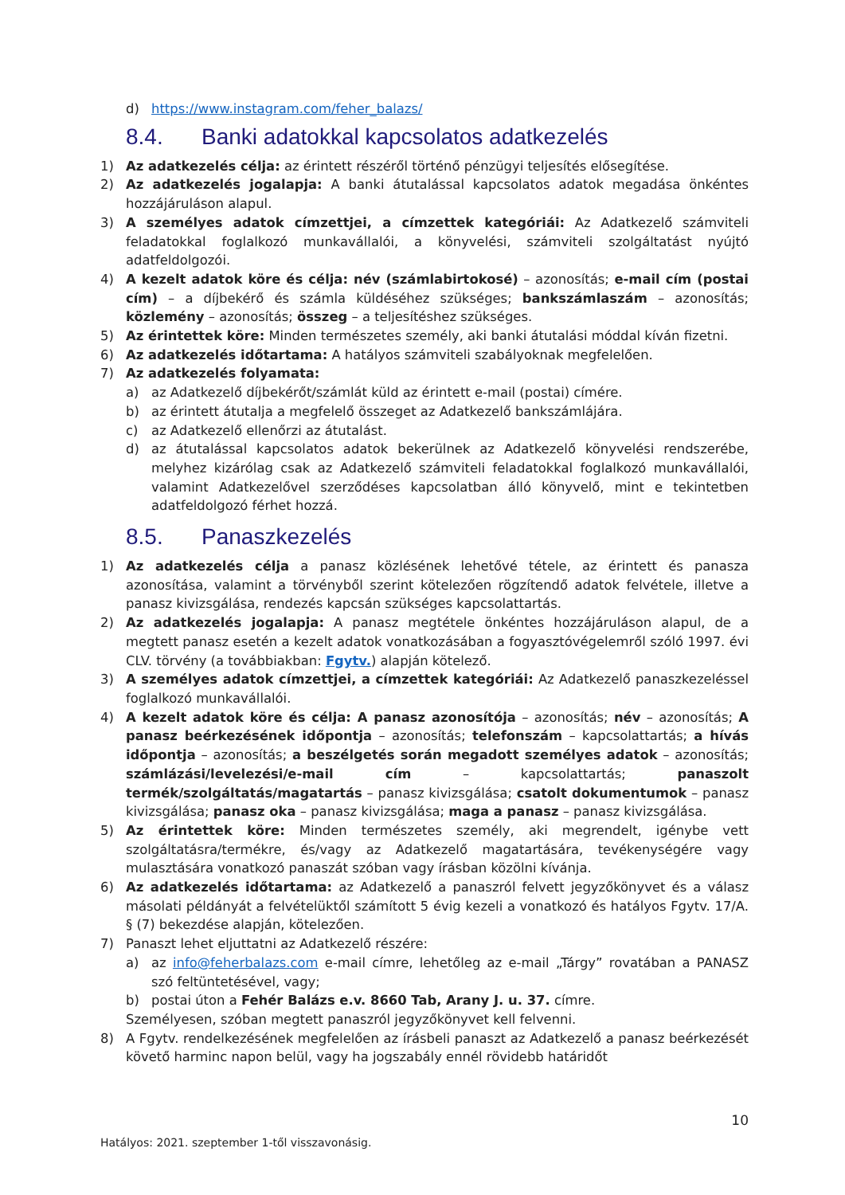d) https://www.instagram.com/feher_balazs/
8.4. Banki adatokkal kapcsolatos adatkezelés
1) Az adatkezelés célja: az érintett részéről történő pénzügyi teljesítés elősegítése.
2) Az adatkezelés jogalapja: A banki átutalással kapcsolatos adatok megadása önkéntes hozzájáruláson alapul.
3) A személyes adatok címzettjei, a címzettek kategóriái: Az Adatkezelő számviteli feladatokkal foglalkozó munkavállalói, a könyvelési, számviteli szolgáltatást nyújtó adatfeldolgozói.
4) A kezelt adatok köre és célja: név (számlabirtokosé) – azonosítás; e-mail cím (postai cím) – a díjbekérő és számla küldéséhez szükséges; bankszámlaszám – azonosítás; közlemény – azonosítás; összeg – a teljesítéshez szükséges.
5) Az érintettek köre: Minden természetes személy, aki banki átutalási móddal kíván fizetni.
6) Az adatkezelés időtartama: A hatályos számviteli szabályoknak megfelelően.
7) Az adatkezelés folyamata:
a) az Adatkezelő díjbekérőt/számlát küld az érintett e-mail (postai) címére.
b) az érintett átutalja a megfelelő összeget az Adatkezelő bankszámlájára.
c) az Adatkezelő ellenőrzi az átutalást.
d) az átutalással kapcsolatos adatok bekerülnek az Adatkezelő könyvelési rendszerébe, melyhez kizárólag csak az Adatkezelő számviteli feladatokkal foglalkozó munkavállalói, valamint Adatkezelővel szerződéses kapcsolatban álló könyvelő, mint e tekintetben adatfeldolgozó férhet hozzá.
8.5. Panaszkezelés
1) Az adatkezelés célja a panasz közlésének lehetővé tétele, az érintett és panasza azonosítása, valamint a törvényből szerint kötelezően rögzítendő adatok felvétele, illetve a panasz kivizsgálása, rendezés kapcsán szükséges kapcsolattartás.
2) Az adatkezelés jogalapja: A panasz megtétele önkéntes hozzájáruláson alapul, de a megtett panasz esetén a kezelt adatok vonatkozásában a fogyasztóvégelemről szóló 1997. évi CLV. törvény (a továbbiakban: Fgytv.) alapján kötelező.
3) A személyes adatok címzettjei, a címzettek kategóriái: Az Adatkezelő panaszkezeléssel foglalkozó munkavállalói.
4) A kezelt adatok köre és célja: A panasz azonosítója – azonosítás; név – azonosítás; A panasz beérkezésének időpontja – azonosítás; telefonszám – kapcsolattartás; a hívás időpontja – azonosítás; a beszélgetés során megadott személyes adatok – azonosítás; számlázási/levelezési/e-mail cím – kapcsolattartás; panaszolt termék/szolgáltatás/magatartás – panasz kivizsgálása; csatolt dokumentumok – panasz kivizsgálása; panasz oka – panasz kivizsgálása; maga a panasz – panasz kivizsgálása.
5) Az érintettek köre: Minden természetes személy, aki megrendelt, igénybe vett szolgáltatásra/termékre, és/vagy az Adatkezelő magatartására, tevékenységére vagy mulasztására vonatkozó panaszát szóban vagy írásban közölni kívánja.
6) Az adatkezelés időtartama: az Adatkezelő a panaszról felvett jegyzőkönyvet és a válasz másolati példányát a felvételüktől számított 5 évig kezeli a vonatkozó és hatályos Fgytv. 17/A. § (7) bekezdése alapján, kötelezően.
7) Panaszt lehet eljuttatni az Adatkezelő részére:
a) az info@feherbalazs.com e-mail címre, lehetőleg az e-mail „Tárgy” rovatában a PANASZ szó feltüntetésével, vagy;
b) postai úton a Fehér Balázs e.v. 8660 Tab, Arany J. u. 37. címre.
Személyesen, szóban megtett panaszról jegyzőkönyvet kell felvenni.
8) A Fgytv. rendelkezésének megfelelően az írásbeli panaszt az Adatkezelő a panasz beérkezését követő harminc napon belül, vagy ha jogszabály ennél rövidebb határidőt
10
Hatályos: 2021. szeptember 1-től visszavonásig.